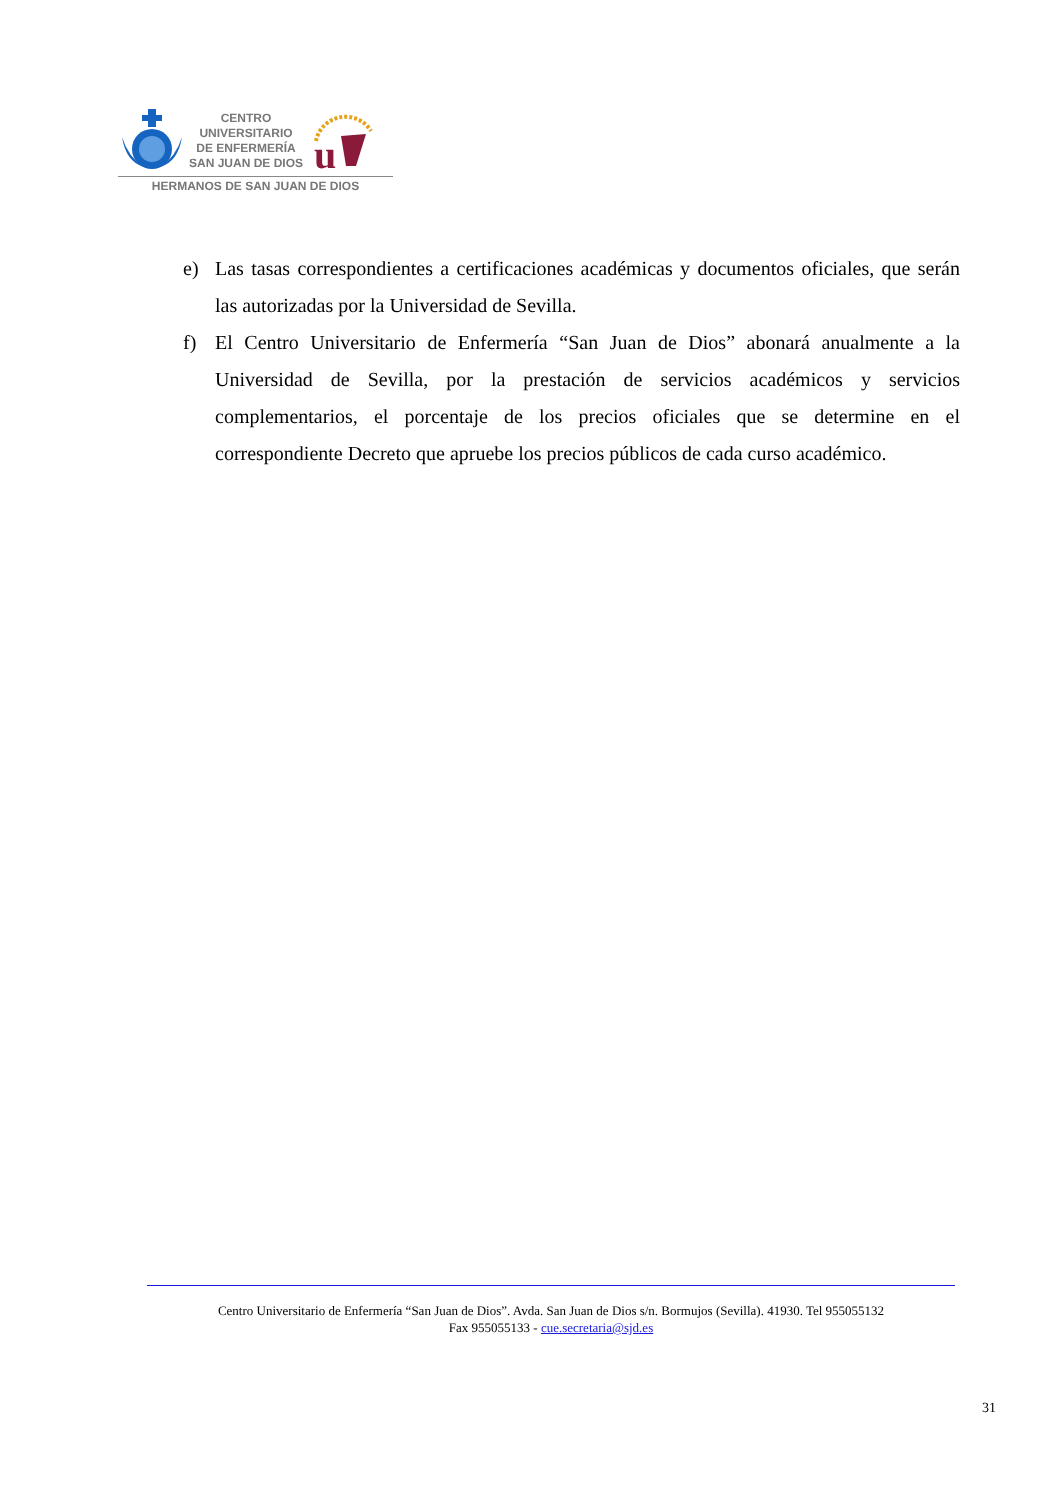CENTRO
UNIVERSITARIO
DE ENFERMERÍA
SAN JUAN DE DIOS
u
HERMANOS DE SAN JUAN DE DIOS
e) Las tasas correspondientes a certificaciones académicas y documentos oficiales, que serán las autorizadas por la Universidad de Sevilla.
f) El Centro Universitario de Enfermería “San Juan de Dios” abonará anualmente a la Universidad de Sevilla, por la prestación de servicios académicos y servicios complementarios, el porcentaje de los precios oficiales que se determine en el correspondiente Decreto que apruebe los precios públicos de cada curso académico.
Centro Universitario de Enfermería “San Juan de Dios”. Avda. San Juan de Dios s/n. Bormujos (Sevilla). 41930. Tel 955055132
Fax 955055133 - cue.secretaria@sjd.es
31